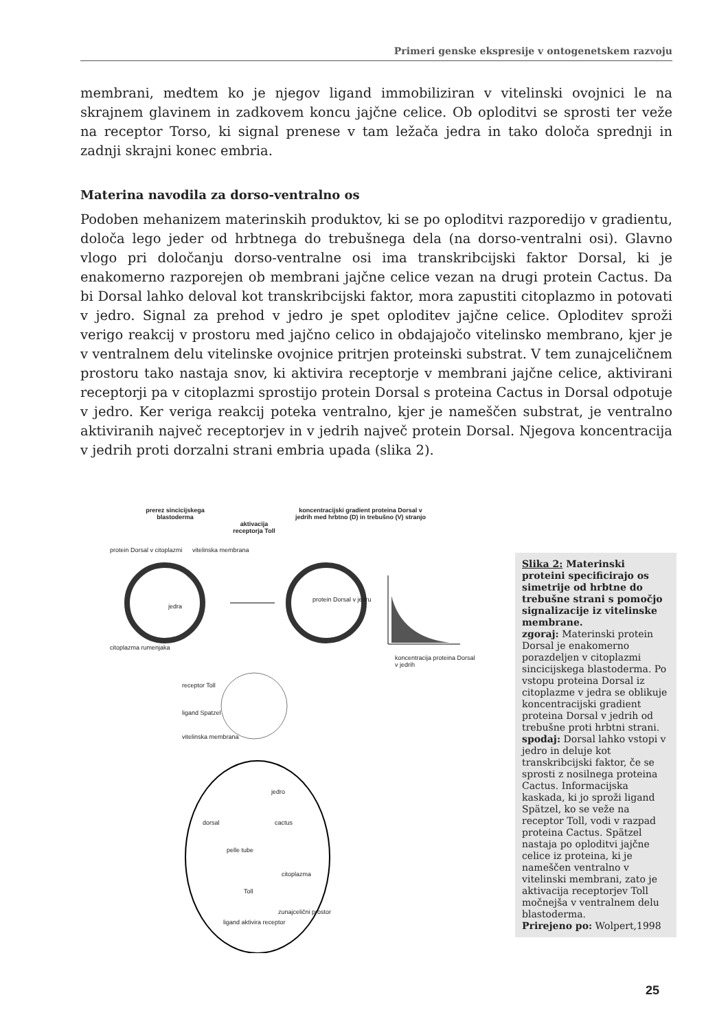Primeri genske ekspresije v ontogenetskem razvoju
membrani, medtem ko je njegov ligand immobiliziran v vitelinski ovojnici le na skrajnem glavinem in zadkovem koncu jajčne celice. Ob oploditvi se sprosti ter veže na receptor Torso, ki signal prenese v tam ležača jedra in tako določa sprednji in zadnji skrajni konec embria.
Materina navodila za dorso-ventralno os
Podoben mehanizem materinskih produktov, ki se po oploditvi razporedijo v gradientu, določa lego jeder od hrbtnega do trebušnega dela (na dorso-ventralni osi). Glavno vlogo pri določanju dorso-ventralne osi ima transkribcijski faktor Dorsal, ki je enakomerno razporejen ob membrani jajčne celice vezan na drugi protein Cactus. Da bi Dorsal lahko deloval kot transkribcijski faktor, mora zapustiti citoplazmo in potovati v jedro. Signal za prehod v jedro je spet oploditev jajčne celice. Oploditev sproži verigo reakcij v prostoru med jajčno celico in obdajajočo vitelinsko membrano, kjer je v ventralnem delu vitelinske ovojnice pritrjen proteinski substrat. V tem zunajceličnem prostoru tako nastaja snov, ki aktivira receptorje v membrani jajčne celice, aktivirani receptorji pa v citoplazmi sprostijo protein Dorsal s proteina Cactus in Dorsal odpotuje v jedro. Ker veriga reakcij poteka ventralno, kjer je nameščen substrat, je ventralno aktiviranih največ receptorjev in v jedrih največ protein Dorsal. Njegova koncentracija v jedrih proti dorzalni strani embria upada (slika 2).
prerez sincicijskega blastoderma
aktivacija receptorja Toll
koncentracijski gradient proteina Dorsal v jedrih med hrbtno (D) in trebušno (V) stranjo
protein Dorsal v citoplazmi vitelinska membrana
jedra
citoplazma rumenjaka
protein Dorsal v jedru
koncentracija proteina Dorsal v jedrih
receptor Toll
ligand Spatzel
vitelinska membrana
jedro
dorsal cactus
pelle tube
citoplazma
Toll
zunajcelični prostor
ligand aktivira receptor
Slika 2: Materinski proteini specificirajo os simetrije od hrbtne do trebušne strani s pomočjo signalizacije iz vitelinske membrane.
zgoraj: Materinski protein Dorsal je enakomerno porazdeljen v citoplazmi sincicijskega blastoderma. Po vstopu proteina Dorsal iz citoplazme v jedra se oblikuje koncentracijski gradient proteina Dorsal v jedrih od trebušne proti hrbtni strani.
spodaj: Dorsal lahko vstopi v jedro in deluje kot transkribcijski faktor, če se sprosti z nosilnega proteina Cactus. Informacijska kaskada, ki jo sproži ligand Spätzel, ko se veže na receptor Toll, vodi v razpad proteina Cactus. Spätzel nastaja po oploditvi jajčne celice iz proteina, ki je nameščen ventralno v vitelinski membrani, zato je aktivacija receptorjev Toll močnejša v ventralnem delu blastoderma.
Prirejeno po: Wolpert,1998
25